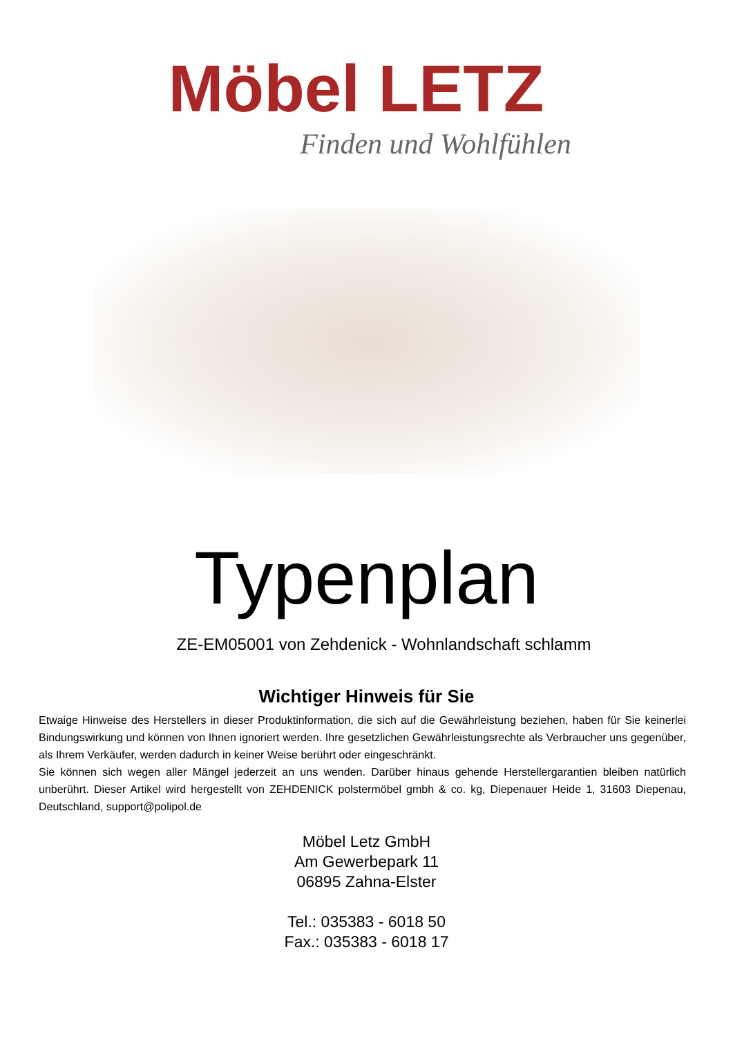Möbel LETZ
Finden und Wohlfühlen
Typenplan
ZE-EM05001 von Zehdenick - Wohnlandschaft schlamm
Wichtiger Hinweis für Sie
Etwaige Hinweise des Herstellers in dieser Produktinformation, die sich auf die Gewährleistung beziehen, haben für Sie keinerlei Bindungswirkung und können von Ihnen ignoriert werden. Ihre gesetzlichen Gewährleistungsrechte als Verbraucher uns gegenüber, als Ihrem Verkäufer, werden dadurch in keiner Weise berührt oder eingeschränkt.
Sie können sich wegen aller Mängel jederzeit an uns wenden. Darüber hinaus gehende Herstellergarantien bleiben natürlich unberührt. Dieser Artikel wird hergestellt von ZEHDENICK polstermöbel gmbh & co. kg, Diepenauer Heide 1, 31603 Diepenau, Deutschland, support@polipol.de
Möbel Letz GmbH
Am Gewerbepark 11
06895 Zahna-Elster
Tel.: 035383 - 6018 50
Fax.: 035383 - 6018 17